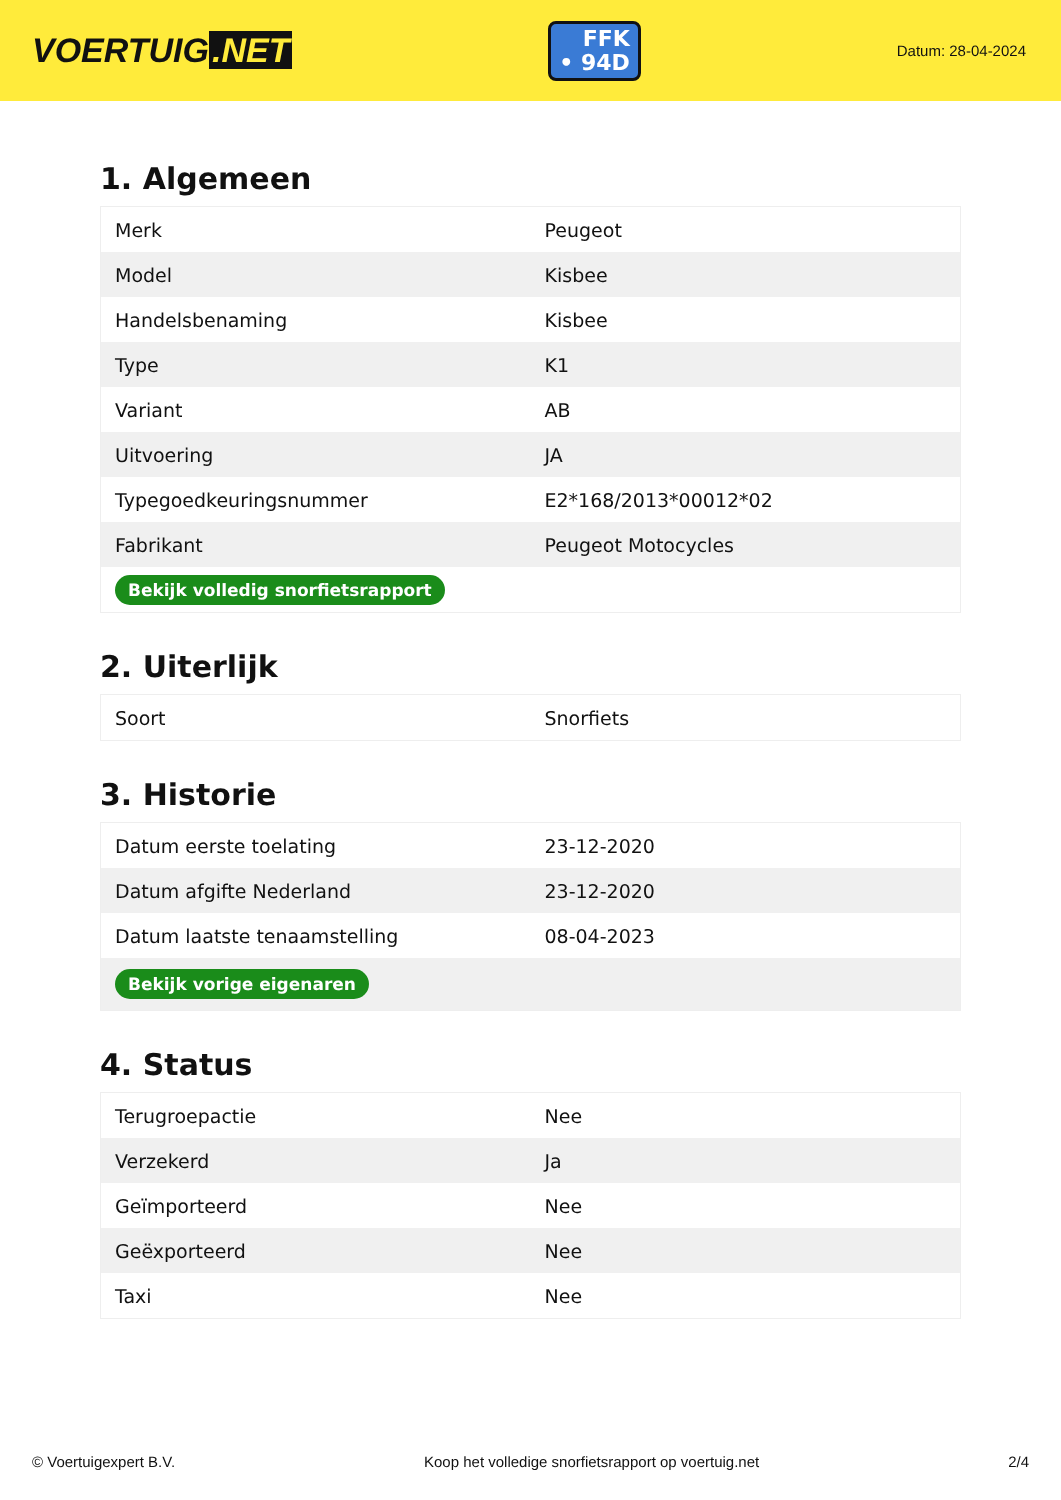VOERTUIG.NET
FFK
• 94D
Datum: 28-04-2024
1. Algemeen
| Merk | Peugeot |
| Model | Kisbee |
| Handelsbenaming | Kisbee |
| Type | K1 |
| Variant | AB |
| Uitvoering | JA |
| Typegoedkeuringsnummer | E2*168/2013*00012*02 |
| Fabrikant | Peugeot Motocycles |
| Bekijk volledig snorfietsrapport | |
2. Uiterlijk
| Soort | Snorfiets |
3. Historie
| Datum eerste toelating | 23-12-2020 |
| Datum afgifte Nederland | 23-12-2020 |
| Datum laatste tenaamstelling | 08-04-2023 |
| Bekijk vorige eigenaren | |
4. Status
| Terugroepactie | Nee |
| Verzekerd | Ja |
| Geïmporteerd | Nee |
| Geëxporteerd | Nee |
| Taxi | Nee |
© Voertuigexpert B.V. Koop het volledige snorfietsrapport op voertuig.net 2/4